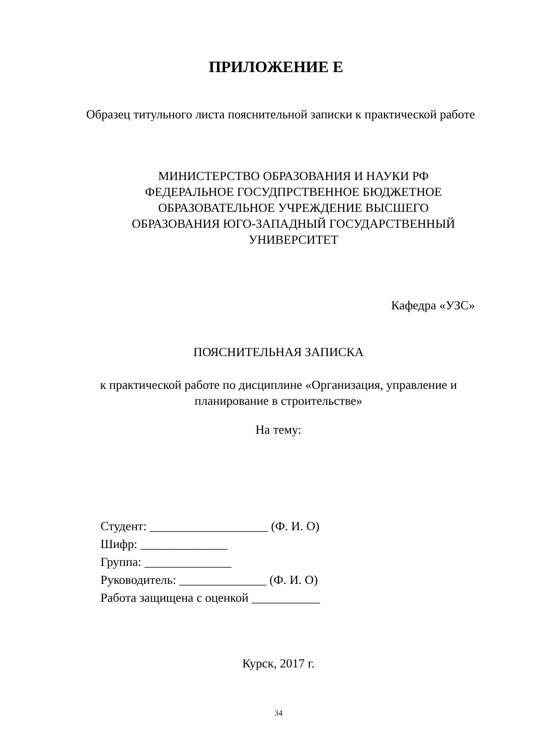ПРИЛОЖЕНИЕ Е
Образец титульного листа пояснительной записки к практической работе
МИНИСТЕРСТВО ОБРАЗОВАНИЯ И НАУКИ РФ
ФЕДЕРАЛЬНОЕ ГОСУДПРСТВЕННОЕ БЮДЖЕТНОЕ ОБРАЗОВАТЕЛЬНОЕ УЧРЕЖДЕНИЕ ВЫСШЕГО ОБРАЗОВАНИЯ ЮГО-ЗАПАДНЫЙ ГОСУДАРСТВЕННЫЙ УНИВЕРСИТЕТ
Кафедра «УЗС»
ПОЯСНИТЕЛЬНАЯ ЗАПИСКА
к практической работе по дисциплине «Организация, управление и планирование в строительстве»
На тему:
Студент: ___________________ (Ф. И. О)
Шифр: ______________
Группа: ______________
Руководитель: ______________ (Ф. И. О)
Работа защищена с оценкой ___________
Курск, 2017 г.
34